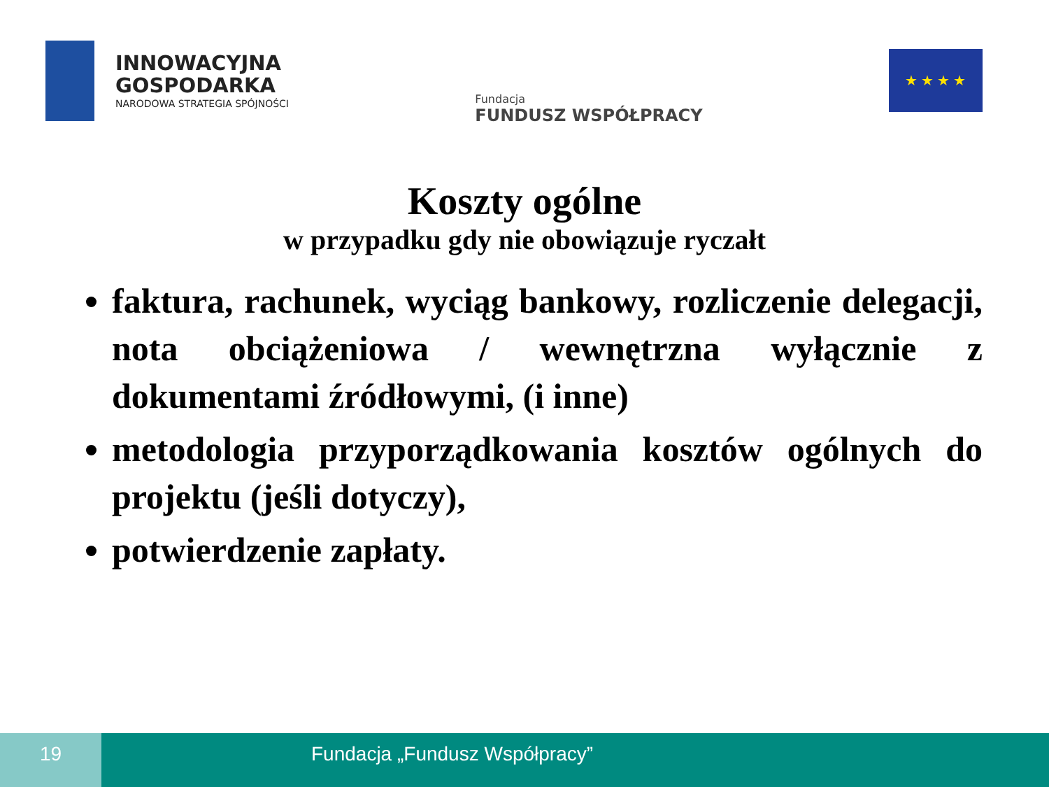INNOWACYJNA
GOSPODARKA
NARODOWA STRATEGIA SPÓJNOŚCI
Fundacja
FUNDUSZ WSPÓŁPRACY
★ ★ ★ ★
Koszty ogólne
w przypadku gdy nie obowiązuje ryczałt
faktura, rachunek, wyciąg bankowy, rozliczenie delegacji, nota obciążeniowa / wewnętrzna wyłącznie z dokumentami źródłowymi, (i inne)
metodologia przyporządkowania kosztów ogólnych do projektu (jeśli dotyczy),
potwierdzenie zapłaty.
19 Fundacja „Fundusz Współpracy”